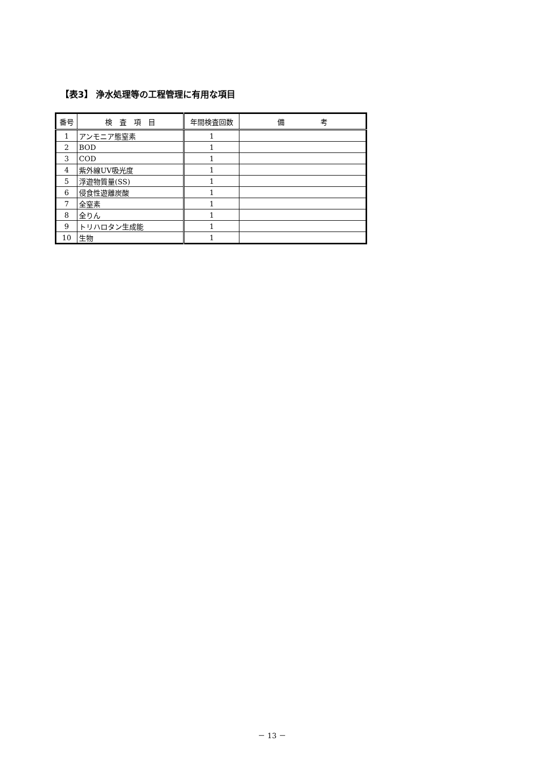【表3】 浄水処理等の工程管理に有用な項目
| 番号 | 検 査 項 目 | 年間検査回数 | 備 考 |
| --- | --- | --- | --- |
| 1 | アンモニア態窒素 | 1 | |
| 2 | BOD | 1 | |
| 3 | COD | 1 | |
| 4 | 紫外線UV吸光度 | 1 | |
| 5 | 浮遊物質量(SS) | 1 | |
| 6 | 侵食性遊離炭酸 | 1 | |
| 7 | 全窒素 | 1 | |
| 8 | 全りん | 1 | |
| 9 | トリハロタン生成能 | 1 | |
| 10 | 生物 | 1 | |
－ 13 －